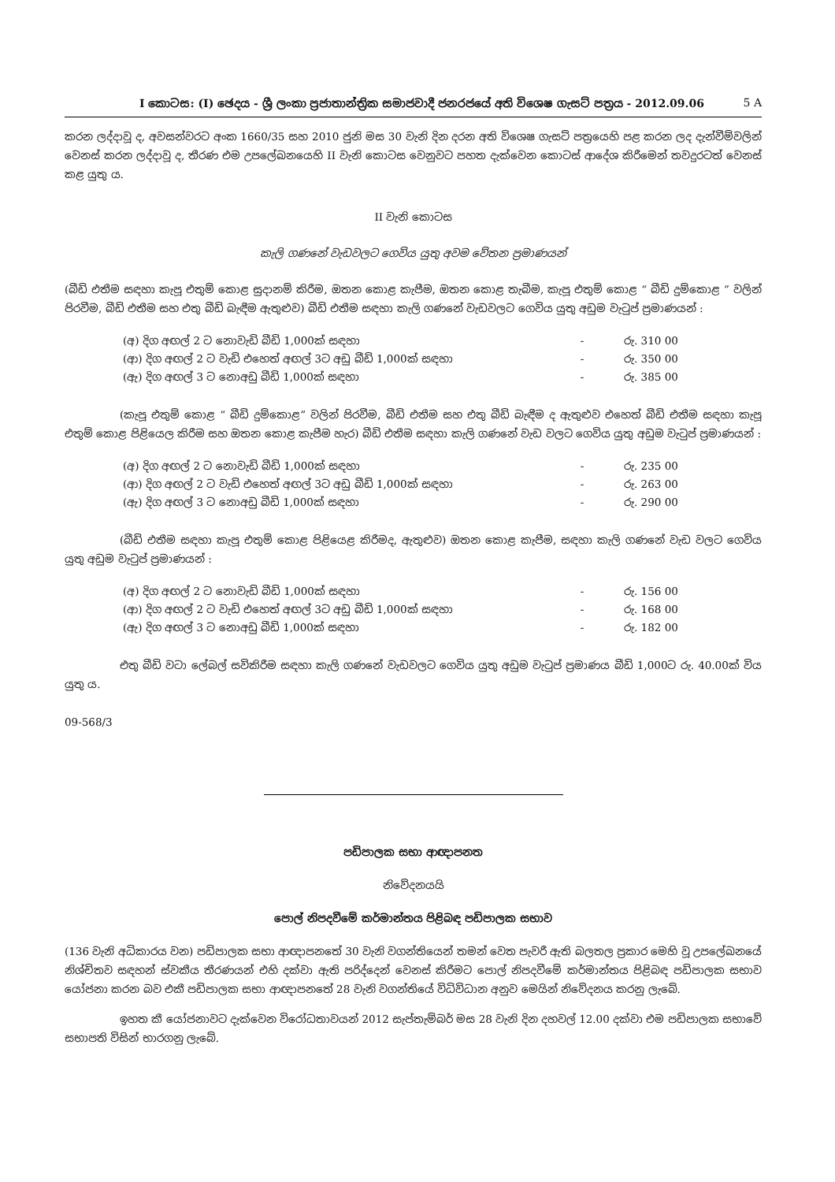I කොටස: (I) ඡෙදය - ශ්‍රී ලංකා ප්‍රජාතාන්ත්‍රික සමාජවාදී ජනරජයේ අති විශෙෂ ගැසට් පත්‍රය - 2012.09.06 5 A
කරන ලද්දාවූ ද, අවසන්වරට අංක 1660/35 සහ 2010 ජුනි මස 30 වැනි දින දරන අති විශෙෂ ගැසට් පත්‍රයෙහි පළ කරන ලද දැන්වීම්වලින් වෙනස් කරන ලද්දාවූ ද, තීරණ එම උපලේඛනයෙහි II වැනි කොටස වෙනුවට පහත දැක්වෙන කොටස් ආදේශ කිරීමෙන් තවදුරටත් වෙනස් කළ යුතු ය.
II වැනි කොටස
කැලි ගණනේ වැඩවලට ගෙවිය යුතු අවම වේතන ප්‍රමාණයන්
(බීඩි එතීම සඳහා කැපූ එතුම් කොළ සුදානම් කිරීම, ඔතන කොළ කැපීම, ඔතන කොළ තැබීම, කැපූ එතුම් කොළ “ බීඩි දුම්කොළ ” වලින් පිරවීම, බීඩි එතීම සහ එතු බීඩි බැඳීම ඇතුළුව) බීඩි එතීම සඳහා කැලි ගණනේ වැඩවලට ගෙවිය යුතු අඩුම වැටුප් ප්‍රමාණයන් :
| (අ) දිග අඟල් 2 ට නොවැඩි බීඩි 1,000ක් සඳහා | - | රු. 310 00 |
| (ආ) දිග අඟල් 2 ට වැඩි එහෙත් අඟල් 3ට අඩු බීඩි 1,000ක් සඳහා | - | රු. 350 00 |
| (ඇ) දිග අඟල් 3 ට නොඅඩු බීඩි 1,000ක් සඳහා | - | රු. 385 00 |
(කැපූ එතුම් කොළ “ බීඩි දුම්කොළ” වලින් පිරවීම, බීඩි එතීම සහ එතු බීඩි බැඳීම ද ඇතුළුව එහෙත් බීඩි එතීම සඳහා කැපූ එතුම් කොළ පිළියෙල කිරීම සහ ඔතන කොළ කැපීම හැර) බීඩි එතීම සඳහා කැලි ගණනේ වැඩ වලට ගෙවිය යුතු අඩුම වැටුප් ප්‍රමාණයන් :
| (අ) දිග අඟල් 2 ට නොවැඩි බීඩි 1,000ක් සඳහා | - | රු. 235 00 |
| (ආ) දිග අඟල් 2 ට වැඩි එහෙත් අඟල් 3ට අඩු බීඩි 1,000ක් සඳහා | - | රු. 263 00 |
| (ඇ) දිග අඟල් 3 ට නොඅඩු බීඩි 1,000ක් සඳහා | - | රු. 290 00 |
(බීඩි එතීම සඳහා කැපූ එතුම් කොළ පිළියෙළ කිරීමද, ඇතුළුව) ඔතන කොළ කැපීම, සඳහා කැලි ගණනේ වැඩ වලට ගෙවිය යුතු අඩුම වැටුප් ප්‍රමාණයන් :
| (අ) දිග අඟල් 2 ට නොවැඩි බීඩි 1,000ක් සඳහා | - | රු. 156 00 |
| (ආ) දිග අඟල් 2 ට වැඩි එහෙත් අඟල් 3ට අඩු බීඩි 1,000ක් සඳහා | - | රු. 168 00 |
| (ඇ) දිග අඟල් 3 ට නොඅඩු බීඩි 1,000ක් සඳහා | - | රු. 182 00 |
එතු බීඩි වටා ලේබල් සවිකිරීම සඳහා කැලි ගණනේ වැඩවලට ගෙවිය යුතු අඩුම වැටුප් ප්‍රමාණය බීඩි 1,000ට රු. 40.00ක් විය යුතු ය.
09-568/3
පඩිපාලක සභා ආඥාපනත
නිවේදනයයි
පොල් නිපදවීමේ කර්මාන්තය පිළිබඳ පඩිපාලක සභාව
(136 වැනි අධිකාරය වන) පඩිපාලක සභා ආඥාපනතේ 30 වැනි වගන්තියෙන් තමන් වෙත පැවරී ඇති බලතල ප්‍රකාර මෙහි වූ උපලේඛනයේ නිශ්චිතව සඳහන් ස්වකීය තීරණයන් එහි දක්වා ඇති පරිද්දෙන් වෙනස් කිරීමට පොල් නිපදවීමේ කර්මාන්තය පිළිබඳ පඩිපාලක සභාව යෝජනා කරන බව එකී පඩිපාලක සභා ආඥාපනතේ 28 වැනි වගන්තියේ විධිවිධාන අනුව මෙයින් නිවේදනය කරනු ලැබේ.
ඉහත කී යෝජනාවට දැක්වෙන විරෝධතාවයන් 2012 සැප්තැම්බර් මස 28 වැනි දින දහවල් 12.00 දක්වා එම පඩිපාලක සභාවේ සභාපති විසින් භාරගනු ලැබේ.